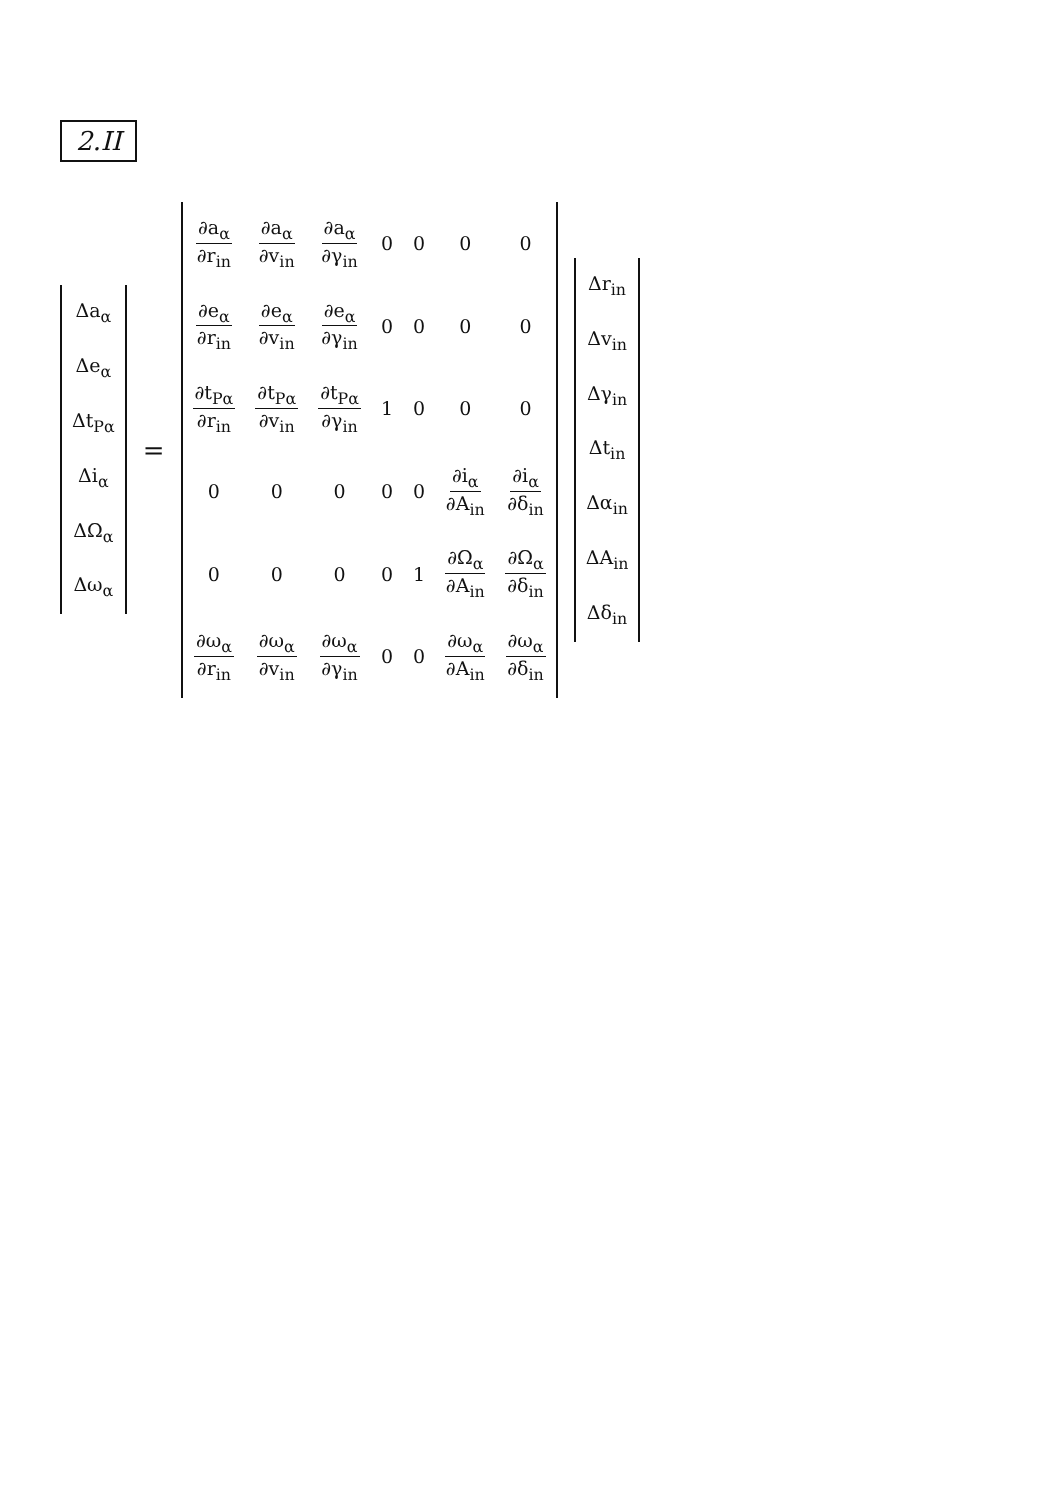2.II
| Δa<sub>α</sub> |
| Δe<sub>α</sub> |
| Δt<sub>Pα</sub> |
| Δi<sub>α</sub> |
| ΔΩ<sub>α</sub> |
| Δω<sub>α</sub> |
=
| ∂a<sub>α</sub> ∂r<sub>in</sub> | ∂a<sub>α</sub> ∂v<sub>in</sub> | ∂a<sub>α</sub> ∂γ<sub>in</sub> | 0 | 0 | 0 | 0 |
| ∂e<sub>α</sub> ∂r<sub>in</sub> | ∂e<sub>α</sub> ∂v<sub>in</sub> | ∂e<sub>α</sub> ∂γ<sub>in</sub> | 0 | 0 | 0 | 0 |
| ∂t<sub>Pα</sub> ∂r<sub>in</sub> | ∂t<sub>Pα</sub> ∂v<sub>in</sub> | ∂t<sub>Pα</sub> ∂γ<sub>in</sub> | 1 | 0 | 0 | 0 |
| 0 | 0 | 0 | 0 | 0 | ∂i<sub>α</sub> ∂A<sub>in</sub> | ∂i<sub>α</sub> ∂δ<sub>in</sub> |
| 0 | 0 | 0 | 0 | 1 | ∂Ω<sub>α</sub> ∂A<sub>in</sub> | ∂Ω<sub>α</sub> ∂δ<sub>in</sub> |
| ∂ω<sub>α</sub> ∂r<sub>in</sub> | ∂ω<sub>α</sub> ∂v<sub>in</sub> | ∂ω<sub>α</sub> ∂γ<sub>in</sub> | 0 | 0 | ∂ω<sub>α</sub> ∂A<sub>in</sub> | ∂ω<sub>α</sub> ∂δ<sub>in</sub> |
| Δr<sub>in</sub> |
| Δv<sub>in</sub> |
| Δγ<sub>in</sub> |
| Δt<sub>in</sub> |
| Δα<sub>in</sub> |
| ΔA<sub>in</sub> |
| Δδ<sub>in</sub> |